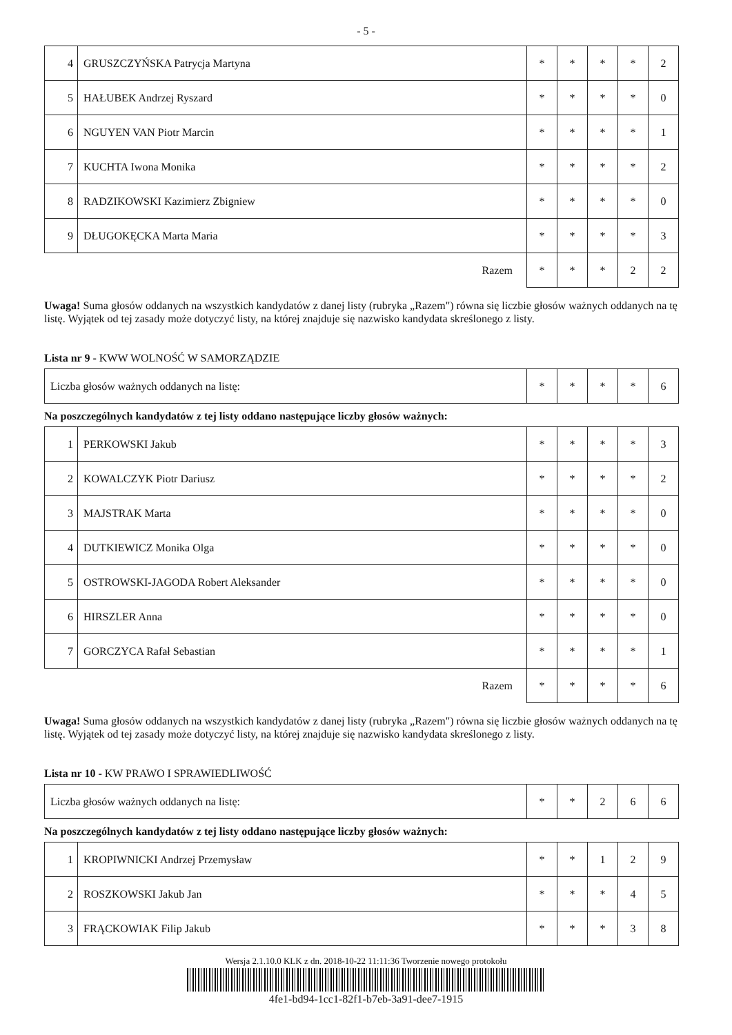- 5 -
| 4 | GRUSZCZYŃSKA Patrycja Martyna | * | * | * | * | 2 |
| 5 | HAŁUBEK Andrzej Ryszard | * | * | * | * | 0 |
| 6 | NGUYEN VAN Piotr Marcin | * | * | * | * | 1 |
| 7 | KUCHTA Iwona Monika | * | * | * | * | 2 |
| 8 | RADZIKOWSKI Kazimierz Zbigniew | * | * | * | * | 0 |
| 9 | DŁUGOKĘCKA Marta Maria | * | * | * | * | 3 |
| Razem | | * | * | * | 2 | 2 |
Uwaga! Suma głosów oddanych na wszystkich kandydatów z danej listy (rubryka „Razem") równa się liczbie głosów ważnych oddanych na tę listę. Wyjątek od tej zasady może dotyczyć listy, na której znajduje się nazwisko kandydata skreślonego z listy.
Lista nr 9 - KWW WOLNOŚĆ W SAMORZĄDZIE
| Liczba głosów ważnych oddanych na listę: | * | * | * | * | 6 |
Na poszczególnych kandydatów z tej listy oddano następujące liczby głosów ważnych:
| 1 | PERKOWSKI Jakub | * | * | * | * | 3 |
| 2 | KOWALCZYK Piotr Dariusz | * | * | * | * | 2 |
| 3 | MAJSTRAK Marta | * | * | * | * | 0 |
| 4 | DUTKIEWICZ Monika Olga | * | * | * | * | 0 |
| 5 | OSTROWSKI-JAGODA Robert Aleksander | * | * | * | * | 0 |
| 6 | HIRSZLER Anna | * | * | * | * | 0 |
| 7 | GORCZYCA Rafał Sebastian | * | * | * | * | 1 |
| Razem | | * | * | * | * | 6 |
Uwaga! Suma głosów oddanych na wszystkich kandydatów z danej listy (rubryka „Razem") równa się liczbie głosów ważnych oddanych na tę listę. Wyjątek od tej zasady może dotyczyć listy, na której znajduje się nazwisko kandydata skreślonego z listy.
Lista nr 10 - KW PRAWO I SPRAWIEDLIWOŚĆ
| Liczba głosów ważnych oddanych na listę: | * | * | 2 | 6 | 6 |
Na poszczególnych kandydatów z tej listy oddano następujące liczby głosów ważnych:
| 1 | KROPIWNICKI Andrzej Przemysław | * | * | 1 | 2 | 9 |
| 2 | ROSZKOWSKI Jakub Jan | * | * | * | 4 | 5 |
| 3 | FRĄCKOWIAK Filip Jakub | * | * | * | 3 | 8 |
Wersja 2.1.10.0 KLK z dn. 2018-10-22 11:11:36 Tworzenie nowego protokołu
4fe1-bd94-1cc1-82f1-b7eb-3a91-dee7-1915